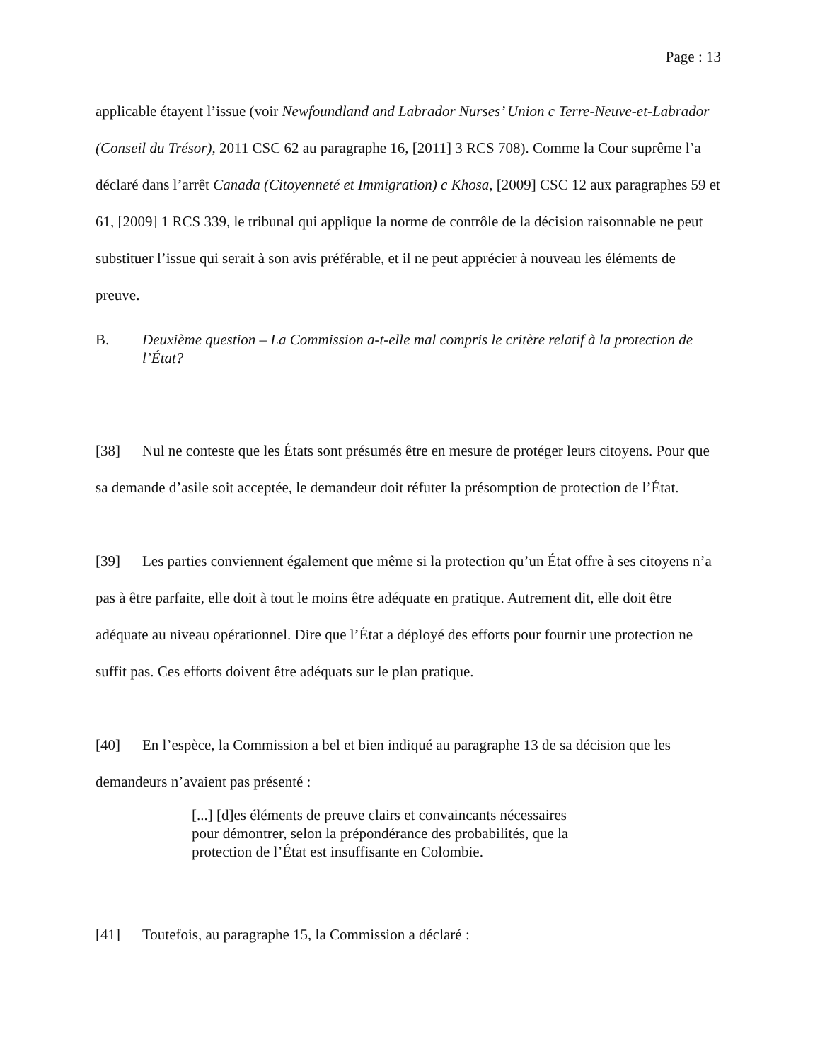Page : 13
applicable étayent l’issue (voir Newfoundland and Labrador Nurses’ Union c Terre-Neuve-et-Labrador (Conseil du Trésor), 2011 CSC 62 au paragraphe 16, [2011] 3 RCS 708). Comme la Cour suprême l’a déclaré dans l’arrêt Canada (Citoyenneté et Immigration) c Khosa, [2009] CSC 12 aux paragraphes 59 et 61, [2009] 1 RCS 339, le tribunal qui applique la norme de contrôle de la décision raisonnable ne peut substituer l’issue qui serait à son avis préférable, et il ne peut apprécier à nouveau les éléments de preuve.
B. Deuxième question – La Commission a-t-elle mal compris le critère relatif à la protection de l’État?
[38] Nul ne conteste que les États sont présumés être en mesure de protéger leurs citoyens. Pour que sa demande d’asile soit acceptée, le demandeur doit réfuter la présomption de protection de l’État.
[39] Les parties conviennent également que même si la protection qu’un État offre à ses citoyens n’a pas à être parfaite, elle doit à tout le moins être adéquate en pratique. Autrement dit, elle doit être adéquate au niveau opérationnel. Dire que l’État a déployé des efforts pour fournir une protection ne suffit pas. Ces efforts doivent être adéquats sur le plan pratique.
[40] En l’espèce, la Commission a bel et bien indiqué au paragraphe 13 de sa décision que les demandeurs n’avaient pas présenté :
[...] [d]es éléments de preuve clairs et convaincants nécessaires pour démontrer, selon la prépondérance des probabilités, que la protection de l’État est insuffisante en Colombie.
[41] Toutefois, au paragraphe 15, la Commission a déclaré :